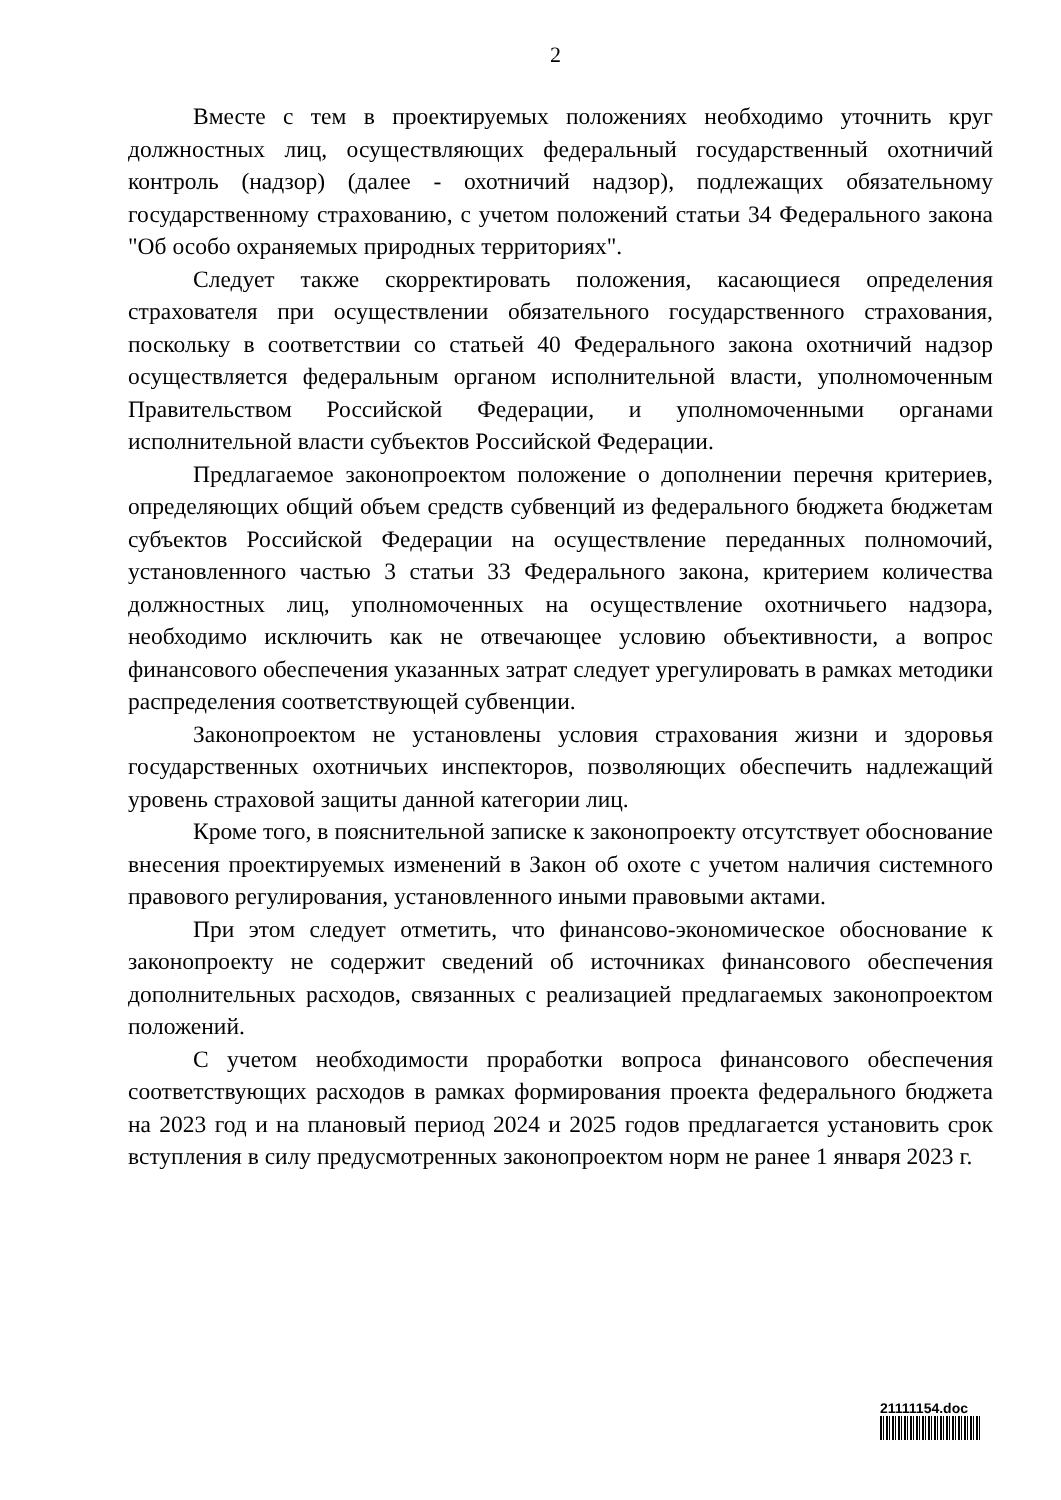2
Вместе с тем в проектируемых положениях необходимо уточнить круг должностных лиц, осуществляющих федеральный государственный охотничий контроль (надзор) (далее - охотничий надзор), подлежащих обязательному государственному страхованию, с учетом положений статьи 34 Федерального закона "Об особо охраняемых природных территориях".
Следует также скорректировать положения, касающиеся определения страхователя при осуществлении обязательного государственного страхования, поскольку в соответствии со статьей 40 Федерального закона охотничий надзор осуществляется федеральным органом исполнительной власти, уполномоченным Правительством Российской Федерации, и уполномоченными органами исполнительной власти субъектов Российской Федерации.
Предлагаемое законопроектом положение о дополнении перечня критериев, определяющих общий объем средств субвенций из федерального бюджета бюджетам субъектов Российской Федерации на осуществление переданных полномочий, установленного частью 3 статьи 33 Федерального закона, критерием количества должностных лиц, уполномоченных на осуществление охотничьего надзора, необходимо исключить как не отвечающее условию объективности, а вопрос финансового обеспечения указанных затрат следует урегулировать в рамках методики распределения соответствующей субвенции.
Законопроектом не установлены условия страхования жизни и здоровья государственных охотничьих инспекторов, позволяющих обеспечить надлежащий уровень страховой защиты данной категории лиц.
Кроме того, в пояснительной записке к законопроекту отсутствует обоснование внесения проектируемых изменений в Закон об охоте с учетом наличия системного правового регулирования, установленного иными правовыми актами.
При этом следует отметить, что финансово-экономическое обоснование к законопроекту не содержит сведений об источниках финансового обеспечения дополнительных расходов, связанных с реализацией предлагаемых законопроектом положений.
С учетом необходимости проработки вопроса финансового обеспечения соответствующих расходов в рамках формирования проекта федерального бюджета на 2023 год и на плановый период 2024 и 2025 годов предлагается установить срок вступления в силу предусмотренных законопроектом норм не ранее 1 января 2023 г.
21111154.doc